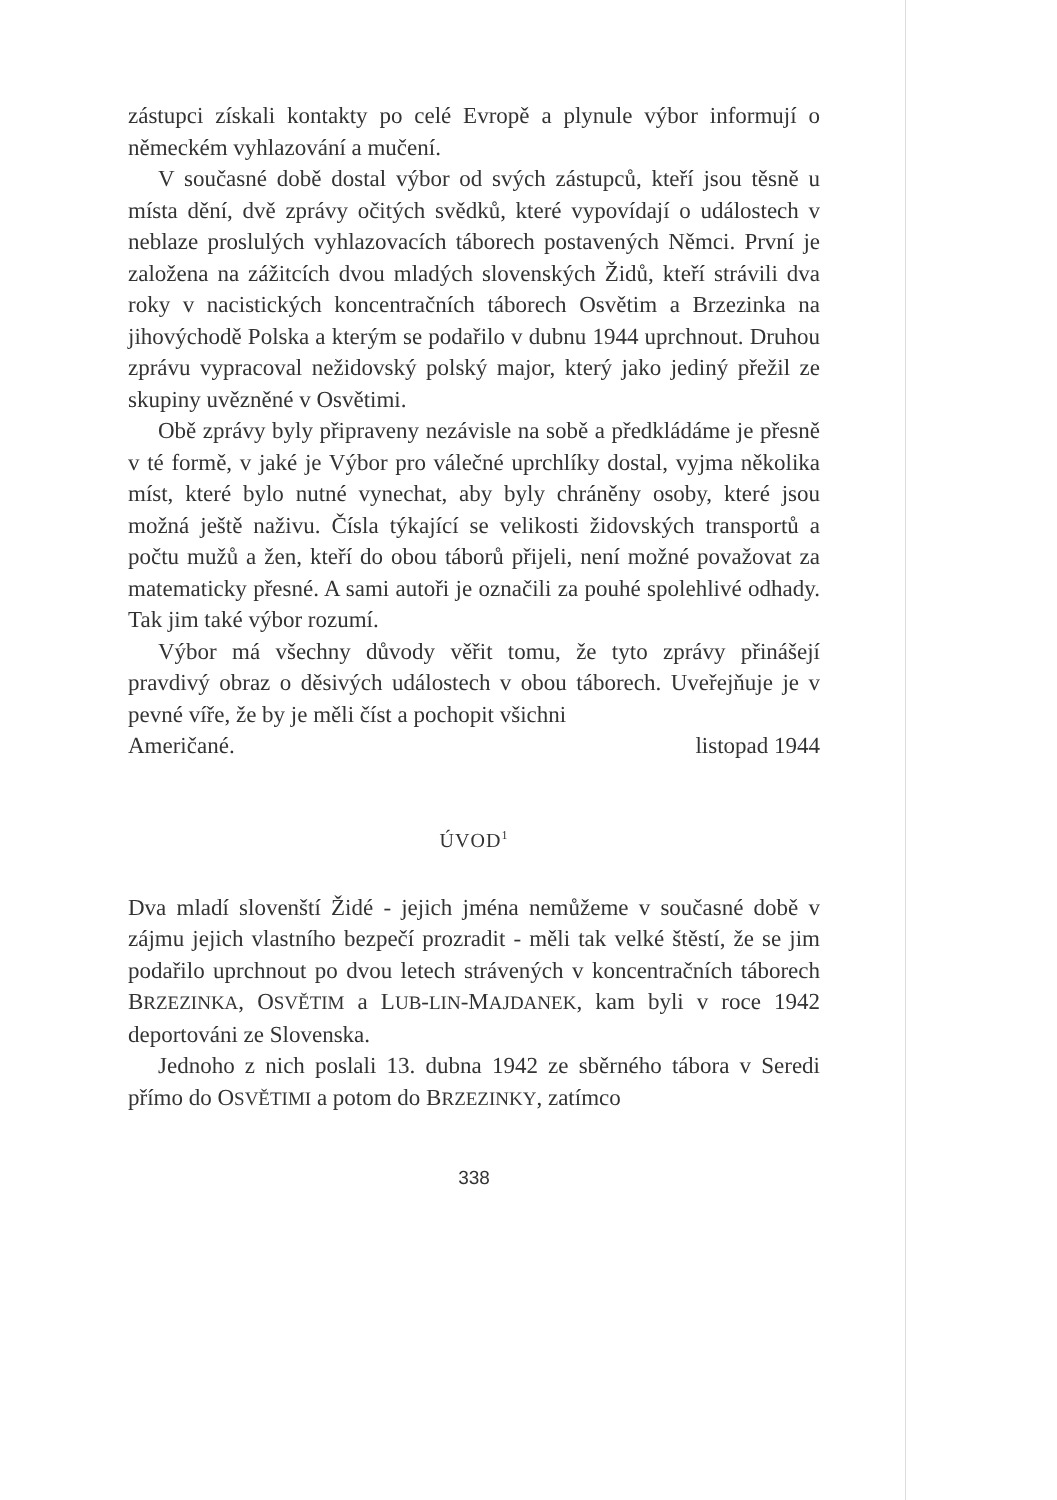zástupci získali kontakty po celé Evropě a plynule výbor informují o německém vyhlazování a mučení.
V současné době dostal výbor od svých zástupců, kteří jsou těsně u místa dění, dvě zprávy očitých svědků, které vypovídají o událostech v neblaze proslulých vyhlazovacích táborech postavených Němci. První je založena na zážitcích dvou mladých slovenských Židů, kteří strávili dva roky v nacistických koncentračních táborech Osvětim a Brzezinka na jihovýchodě Polska a kterým se podařilo v dubnu 1944 uprchnout. Druhou zprávu vypracoval nežidovský polský major, který jako jediný přežil ze skupiny uvězněné v Osvětimi.
Obě zprávy byly připraveny nezávisle na sobě a předkládáme je přesně v té formě, v jaké je Výbor pro válečné uprchlíky dostal, vyjma několika míst, které bylo nutné vynechat, aby byly chráněny osoby, které jsou možná ještě naživu. Čísla týkající se velikosti židovských transportů a počtu mužů a žen, kteří do obou táborů přijeli, není možné považovat za matematicky přesné. A sami autoři je označili za pouhé spolehlivé odhady. Tak jim také výbor rozumí.
Výbor má všechny důvody věřit tomu, že tyto zprávy přinášejí pravdivý obraz o děsivých událostech v obou táborech. Uveřejňuje je v pevné víře, že by je měli číst a pochopit všichni
Američané. listopad 1944
ÚVOD<sup>1</sup>
Dva mladí slovenští Židé - jejich jména nemůžeme v současné době v zájmu jejich vlastního bezpečí prozradit - měli tak velké štěstí, že se jim podařilo uprchnout po dvou letech strávených v koncentračních táborech BRZEZINKA, OSVĚTIM a LUB-LIN-MAJDANEK, kam byli v roce 1942 deportováni ze Slovenska.
Jednoho z nich poslali 13. dubna 1942 ze sběrného tábora v Seredi přímo do OSVĚTIMI a potom do BRZEZINKY, zatímco
338